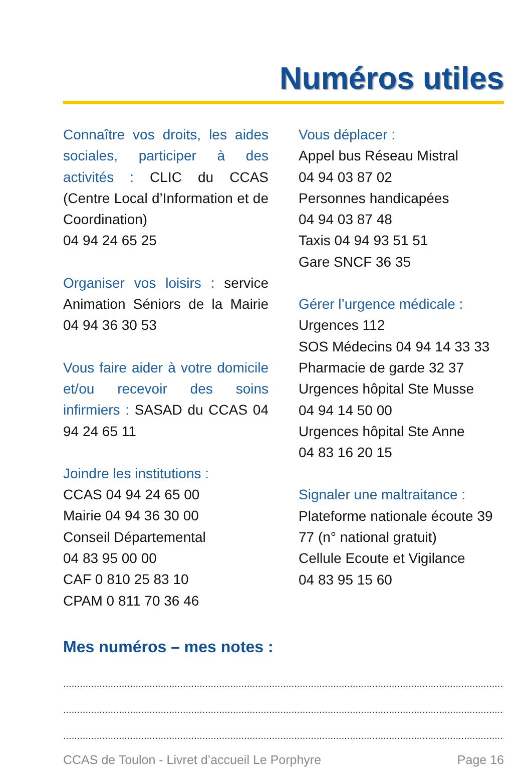Numéros utiles
Connaître vos droits, les aides sociales, participer à des activités : CLIC du CCAS (Centre Local d’Information et de Coordination)
04 94 24 65 25
Organiser vos loisirs : service Animation Séniors de la Mairie 04 94 36 30 53
Vous faire aider à votre domicile et/ou recevoir des soins infirmiers : SASAD du CCAS 04 94 24 65 11
Joindre les institutions :
CCAS 04 94 24 65 00
Mairie 04 94 36 30 00
Conseil Départemental
04 83 95 00 00
CAF 0 810 25 83 10
CPAM 0 811 70 36 46
Vous déplacer :
Appel bus Réseau Mistral
04 94 03 87 02
Personnes handicapées
04 94 03 87 48
Taxis 04 94 93 51 51
Gare SNCF 36 35
Gérer l’urgence médicale :
Urgences 112
SOS Médecins 04 94 14 33 33
Pharmacie de garde 32 37
Urgences hôpital Ste Musse
04 94 14 50 00
Urgences hôpital Ste Anne
04 83 16 20 15
Signaler une maltraitance :
Plateforme nationale écoute 39 77 (n° national gratuit)
Cellule Ecoute et Vigilance
04 83 95 15 60
Mes numéros – mes notes :
..............................................................................................................................................................................
..............................................................................................................................................................................
..............................................................................................................................................................................
CCAS de Toulon - Livret d’accueil Le Porphyre Page 16